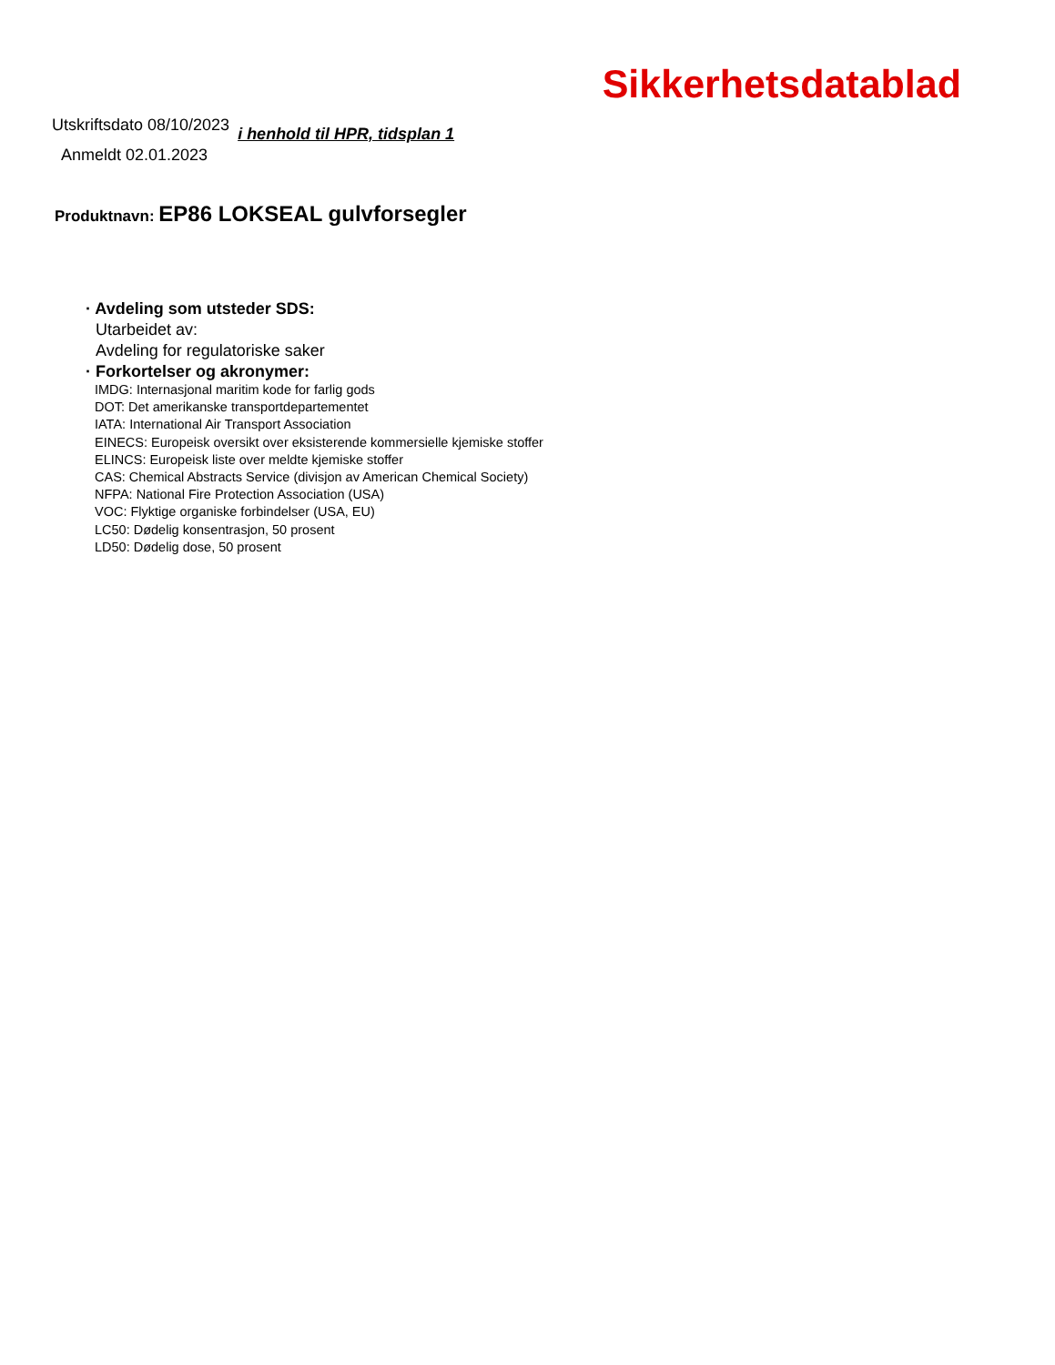Sikkerhetsdatablad
Utskriftsdato 08/10/2023 i henhold til HPR, tidsplan 1
Anmeldt 02.01.2023
Produktnavn: EP86 LOKSEAL gulvforsegler
· Avdeling som utsteder SDS:
Utarbeidet av:
Avdeling for regulatoriske saker
· Forkortelser og akronymer:
IMDG: Internasjonal maritim kode for farlig gods
DOT: Det amerikanske transportdepartementet
IATA: International Air Transport Association
EINECS: Europeisk oversikt over eksisterende kommersielle kjemiske stoffer
ELINCS: Europeisk liste over meldte kjemiske stoffer
CAS: Chemical Abstracts Service (divisjon av American Chemical Society)
NFPA: National Fire Protection Association (USA)
VOC: Flyktige organiske forbindelser (USA, EU)
LC50: Dødelig konsentrasjon, 50 prosent
LD50: Dødelig dose, 50 prosent